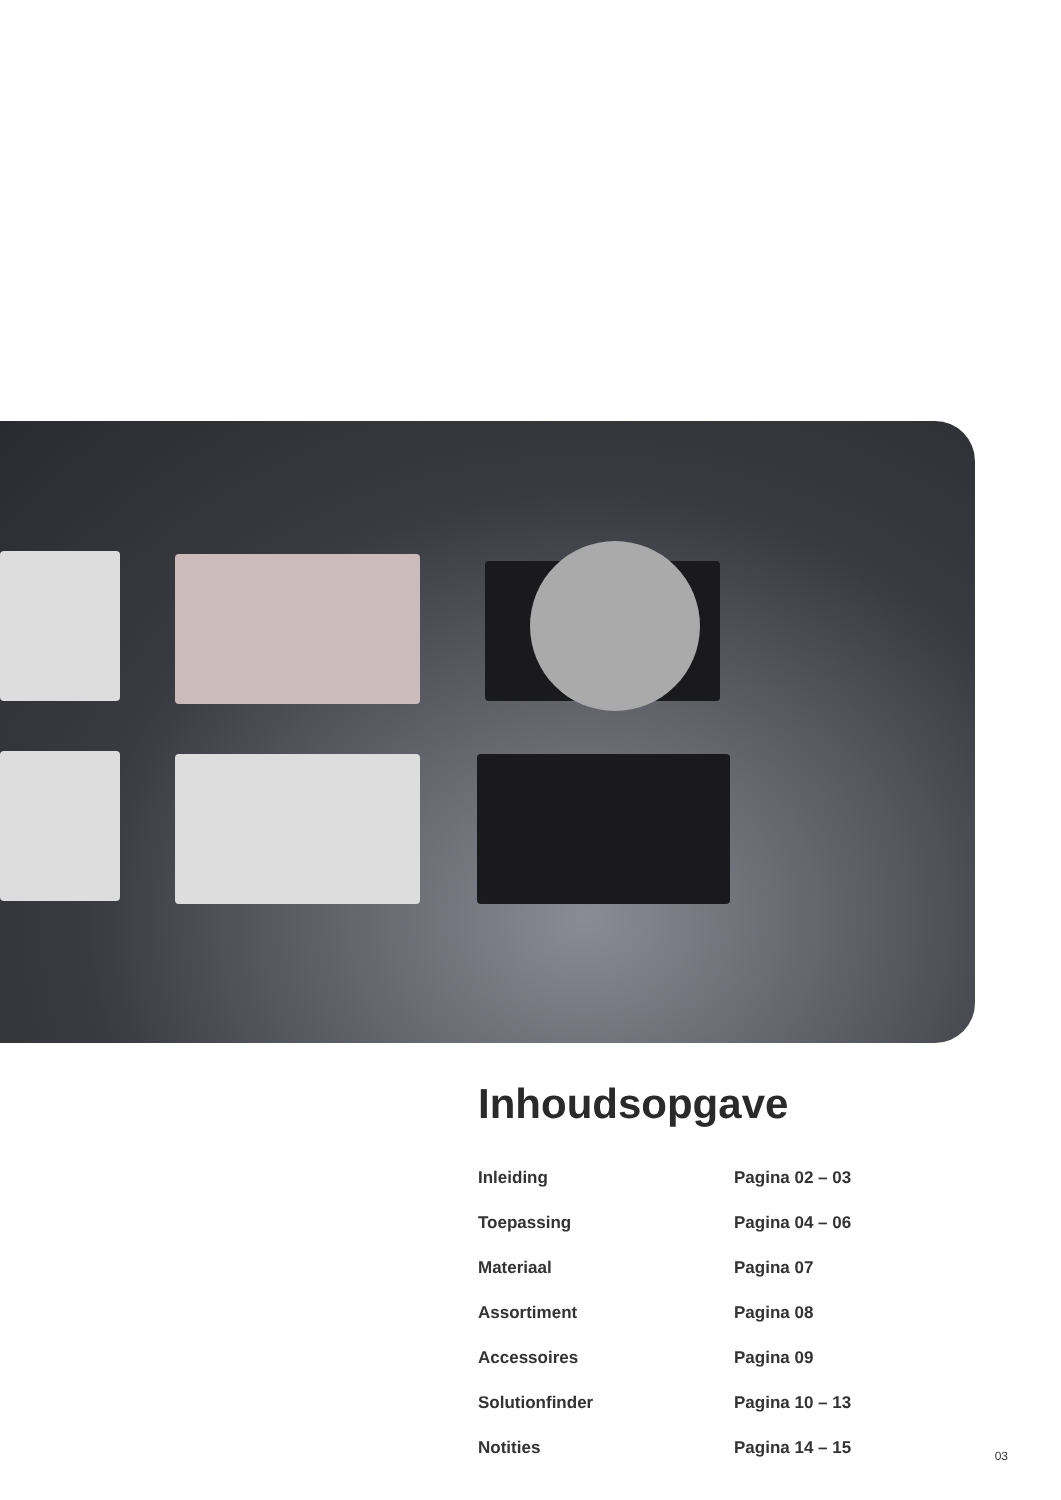Inhoudsopgave
| Inleiding | Pagina 02 – 03 |
| Toepassing | Pagina 04 – 06 |
| Materiaal | Pagina 07 |
| Assortiment | Pagina 08 |
| Accessoires | Pagina 09 |
| Solutionfinder | Pagina 10 – 13 |
| Notities | Pagina 14 – 15 |
03